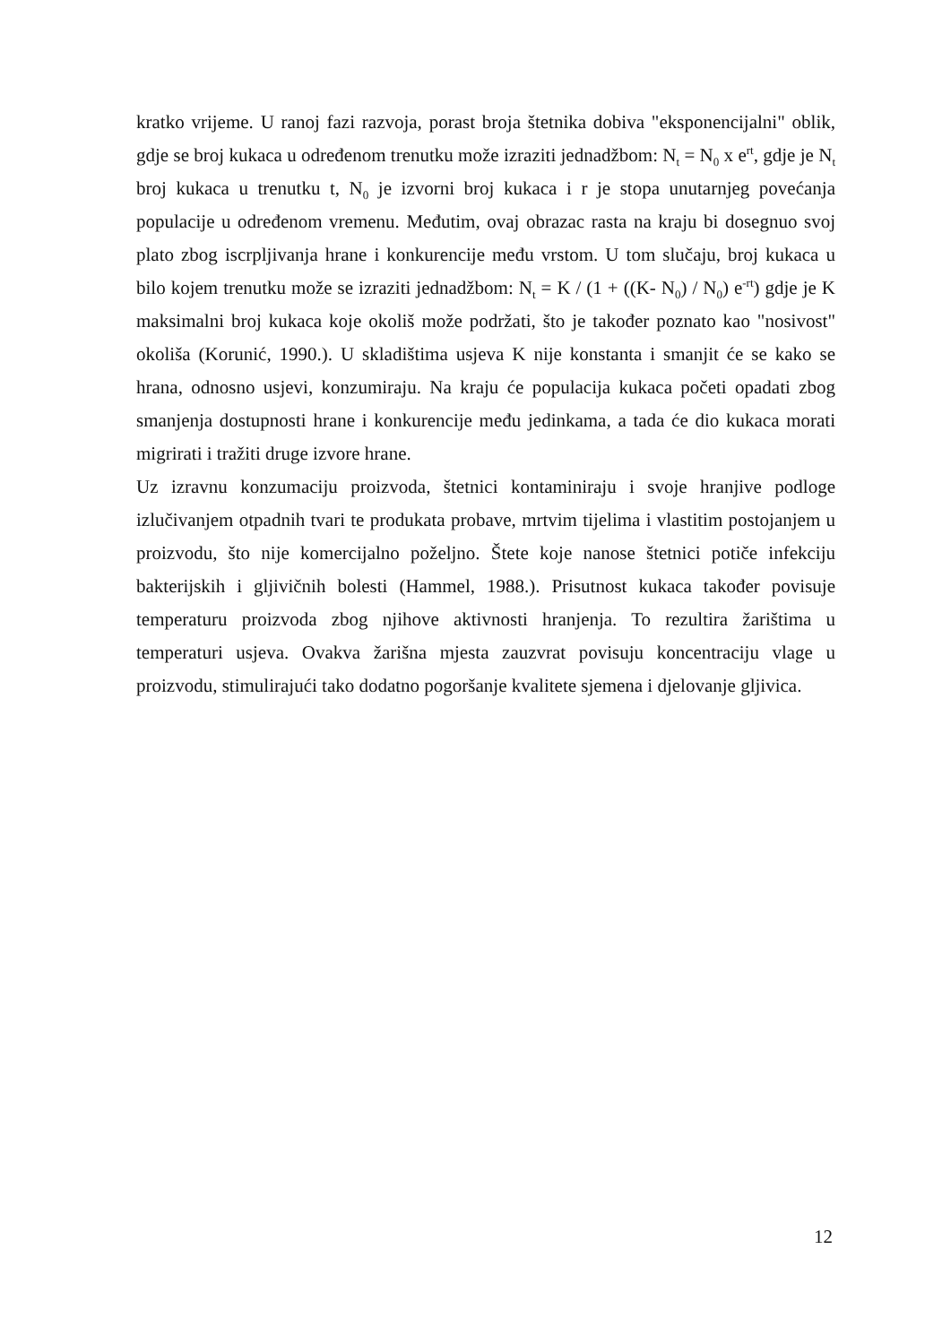kratko vrijeme. U ranoj fazi razvoja, porast broja štetnika dobiva "eksponencijalni" oblik, gdje se broj kukaca u određenom trenutku može izraziti jednadžbom: N<sub>t</sub> = N<sub>0</sub> x e<sup>rt</sup>, gdje je N<sub>t</sub> broj kukaca u trenutku t, N<sub>0</sub> je izvorni broj kukaca i r je stopa unutarnjeg povećanja populacije u određenom vremenu. Međutim, ovaj obrazac rasta na kraju bi dosegnuo svoj plato zbog iscrpljivanja hrane i konkurencije među vrstom. U tom slučaju, broj kukaca u bilo kojem trenutku može se izraziti jednadžbom: N<sub>t</sub> = K / (1 + ((K- N<sub>0</sub>) / N<sub>0</sub>) e<sup>-rt</sup>) gdje je K maksimalni broj kukaca koje okoliš može podržati, što je također poznato kao "nosivost" okoliša (Korunić, 1990.). U skladištima usjeva K nije konstanta i smanjit će se kako se hrana, odnosno usjevi, konzumiraju. Na kraju će populacija kukaca početi opadati zbog smanjenja dostupnosti hrane i konkurencije među jedinkama, a tada će dio kukaca morati migrirati i tražiti druge izvore hrane.
Uz izravnu konzumaciju proizvoda, štetnici kontaminiraju i svoje hranjive podloge izlučivanjem otpadnih tvari te produkata probave, mrtvim tijelima i vlastitim postojanjem u proizvodu, što nije komercijalno poželjno. Štete koje nanose štetnici potiče infekciju bakterijskih i gljivičnih bolesti (Hammel, 1988.). Prisutnost kukaca također povisuje temperaturu proizvoda zbog njihove aktivnosti hranjenja. To rezultira žarištima u temperaturi usjeva. Ovakva žarišna mjesta zauzvrat povisuju koncentraciju vlage u proizvodu, stimulirajući tako dodatno pogoršanje kvalitete sjemena i djelovanje gljivica.
12